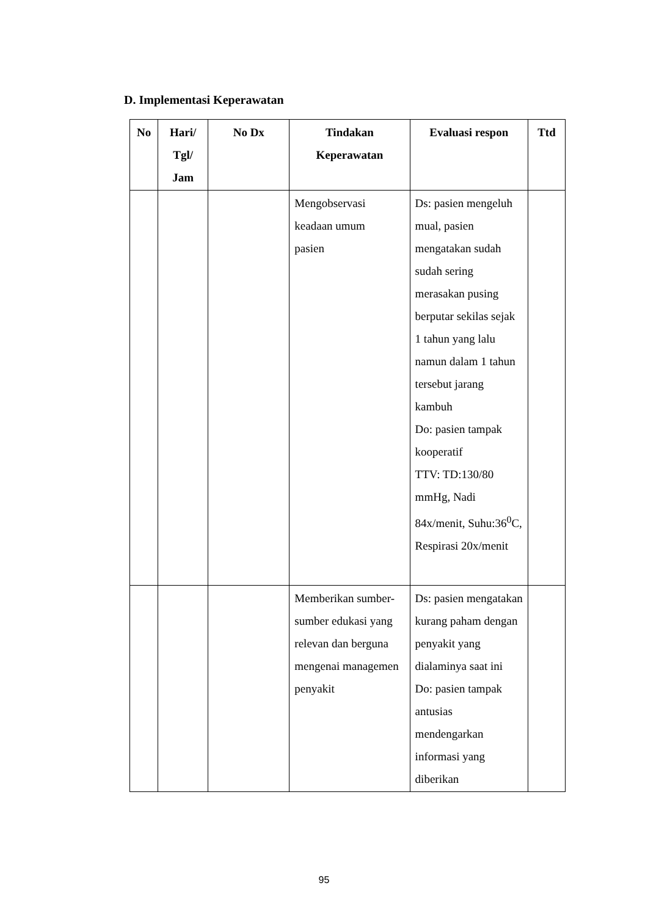D. Implementasi Keperawatan
| No | Hari/ Tgl/ Jam | No Dx | Tindakan Keperawatan | Evaluasi respon | Ttd |
| --- | --- | --- | --- | --- | --- |
| | | | Mengobservasi keadaan umum pasien | Ds: pasien mengeluh mual, pasien mengatakan sudah sudah sering merasakan pusing berputar sekilas sejak 1 tahun yang lalu namun dalam 1 tahun tersebut jarang kambuh Do: pasien tampak kooperatif TTV: TD:130/80 mmHg, Nadi 84x/menit, Suhu:36<sup>0</sup>C, Respirasi 20x/menit | |
| | | | Memberikan sumber-sumber edukasi yang relevan dan berguna mengenai managemen penyakit | Ds: pasien mengatakan kurang paham dengan penyakit yang dialaminya saat ini Do: pasien tampak antusias mendengarkan informasi yang diberikan | |
95